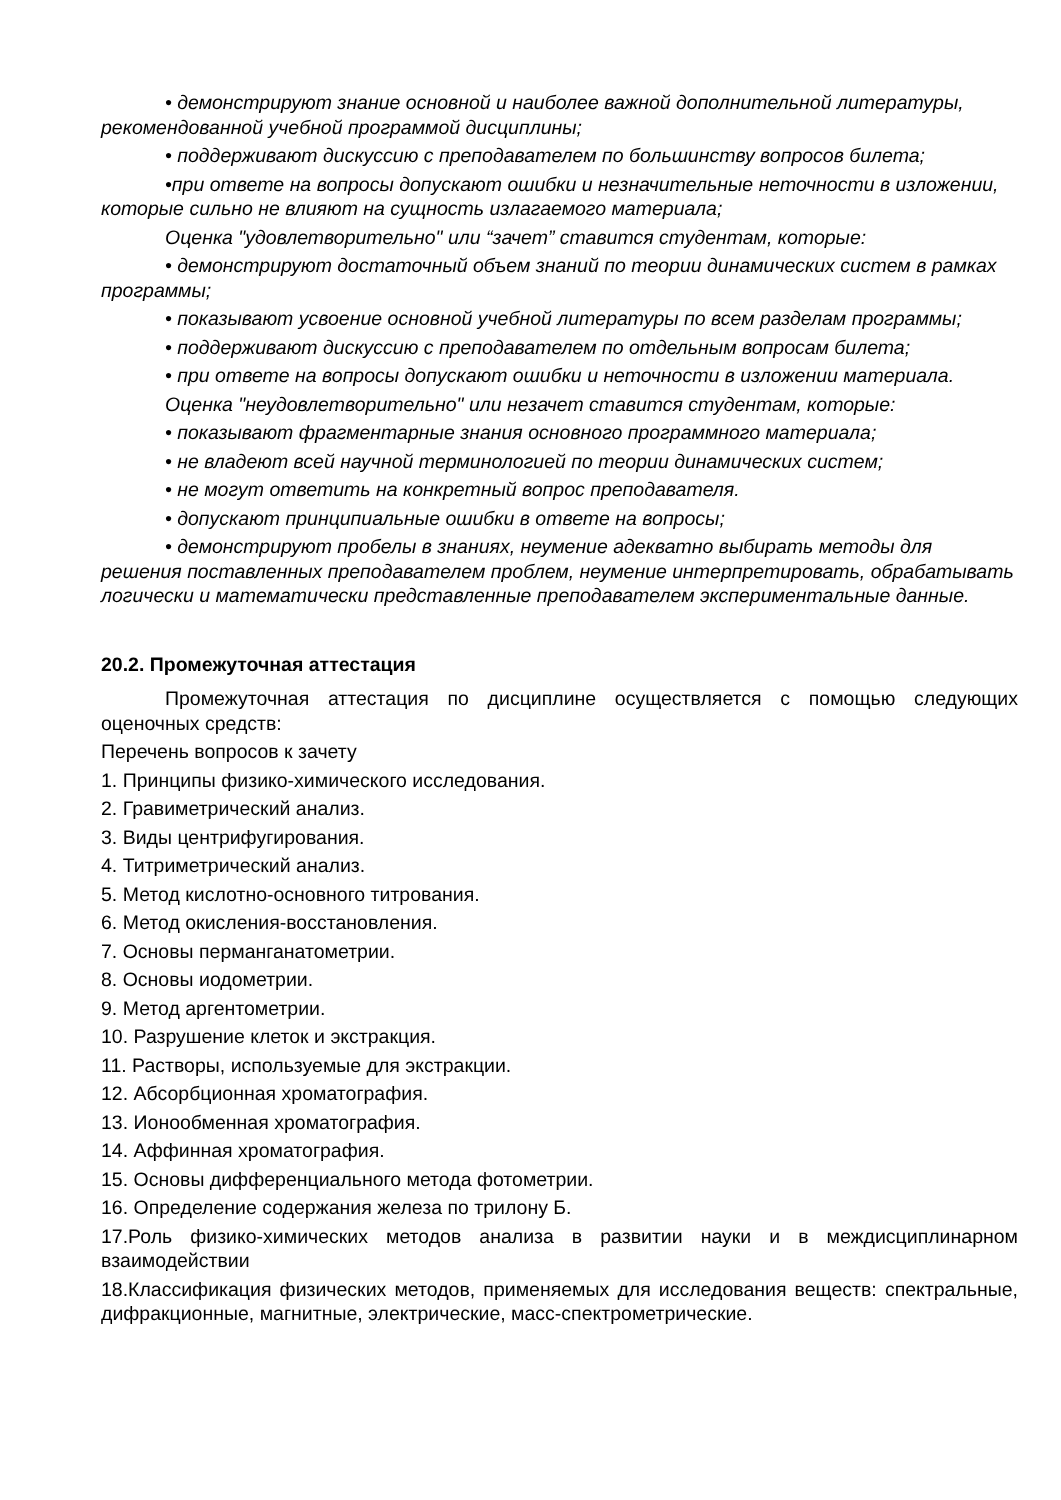• демонстрируют знание основной и наиболее важной дополнительной литературы, рекомендованной учебной программой дисциплины;
• поддерживают дискуссию с преподавателем по большинству вопросов билета;
•при ответе на вопросы допускают ошибки и незначительные неточности в изложении, которые сильно не влияют на сущность излагаемого материала;
Оценка "удовлетворительно" или “зачет” ставится студентам, которые:
• демонстрируют достаточный объем знаний по теории динамических систем в рамках программы;
• показывают усвоение основной учебной литературы по всем разделам программы;
• поддерживают дискуссию с преподавателем по отдельным вопросам билета;
• при ответе на вопросы допускают ошибки и неточности в изложении материала.
Оценка "неудовлетворительно" или незачет ставится студентам, которые:
• показывают фрагментарные знания основного программного материала;
• не владеют всей научной терминологией по теории динамических систем;
• не могут ответить на конкретный вопрос преподавателя.
• допускают принципиальные ошибки в ответе на вопросы;
• демонстрируют пробелы в знаниях, неумение адекватно выбирать методы для решения поставленных преподавателем проблем, неумение интерпретировать, обрабатывать логически и математически представленные преподавателем экспериментальные данные.
20.2. Промежуточная аттестация
Промежуточная аттестация по дисциплине осуществляется с помощью следующих оценочных средств:
Перечень вопросов к зачету
1. Принципы физико-химического исследования.
2. Гравиметрический анализ.
3. Виды центрифугирования.
4. Титриметрический анализ.
5. Метод кислотно-основного титрования.
6. Метод окисления-восстановления.
7. Основы перманганатометрии.
8. Основы иодометрии.
9. Метод аргентометрии.
10. Разрушение клеток и экстракция.
11. Растворы, используемые для экстракции.
12. Абсорбционная хроматография.
13. Ионообменная хроматография.
14. Аффинная хроматография.
15. Основы дифференциального метода фотометрии.
16. Определение содержания железа по трилону Б.
17.Роль физико-химических методов анализа в развитии науки и в междисциплинарном взаимодействии
18.Классификация физических методов, применяемых для исследования веществ: спектральные, дифракционные, магнитные, электрические, масс-спектрометрические.